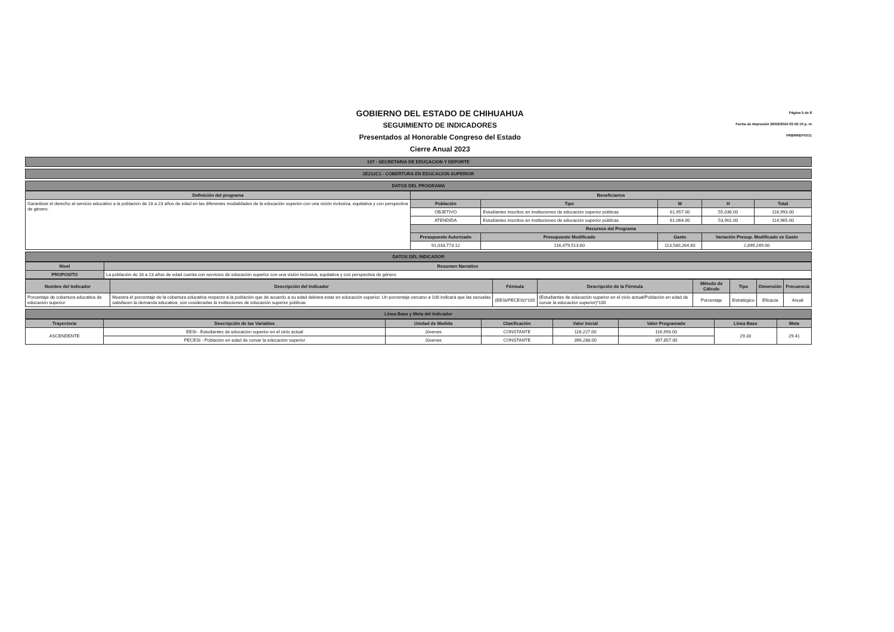GOBIERNO DEL ESTADO DE CHIHUAHUA
SEGUIMIENTO DE INDICADORES
Presentados al Honorable Congreso del Estado
Cierre Anual 2023
Página 5 de 8
Fecha de Impresión 26/02/2024 03:02:10 p. m
PRBRREPX011
107 - SECRETARIA DE EDUCACION Y DEPORTE
2E212C1 - COBERTURA EN EDUCACION SUPERIOR
DATOS DEL PROGRAMA
| Definición del programa | Beneficiarios | | | | |
| --- | --- | --- | --- | --- | --- |
| Garantizar el derecho al servicio educativo a la población de 18 a 23 años de edad en las diferentes modalidades de la educación superior con una visión inclusiva, equitativa y con perspectiva de género. | Población | Tipo | M | H | Total |
| | OBJETIVO | Estudiantes inscritos en instituciones de educación superior públicas | 61,957.00 | 55,036.00 | 116,993.00 |
| | ATENDIDA | Estudiantes inscritos en instituciones de educación superior públicas | 61,064.00 | 53,901.00 | 114,965.00 |
| | Recursos del Programa | | | | |
| | Presupuesto Autorizado | Presupuesto Modificado | Gasto | Variación Presup. Modificado vs Gasto | |
| | 91,033,773.12 | 116,479,513.60 | 113,580,264.60 | 2,899,249.00 | |
DATOS DEL INDICADOR
| Nivel | Resumen Narrativo |
| --- | --- |
| PROPOSITO | La población de 18 a 23 años de edad cuenta con servicios de educación superior con una visión inclusiva, equitativa y con perspectiva de género |
| Nombre del Indicador | Descripción del Indicador | Fórmula | Descripción de la Fórmula | Método de Cálculo | Tipo | Dimensión | Frecuencia |
| --- | --- | --- | --- | --- | --- | --- | --- |
| Porcentaje de cobertura educativa de educación superior | Muestra el porcentaje de la cobertura educativa respecto a la población que de acuerdo a su edad debiera estar en educación superior. Un porcentaje cercano a 100 indicará que las escuelas satisfacen la demanda educativa, son cosideradas la instituciones de educación superior públicas | (EESt/PECESt)*100 | (Estudiantes de educación superior en el ciclo actual/Población en edad de cursar la educación superior)*100 | Porcentaje | Estratégico | Eficacia | Anual |
Línea Base y Meta del Indicador
| Trayectoria | Descripción de las Variables | Unidad de Medida | Clasificación | Valor Inicial | Valor Programado | Línea Base | Meta |
| --- | --- | --- | --- | --- | --- | --- | --- |
| ASCENDENTE | EESt - Estudiantes de educación superior en el ciclo actual | Jóvenes | CONSTANTE | 116,227.00 | 116,993.00 | 29.33 | 29.41 |
| | PECESt - Población en edad de cursar la educación superior | Jóvenes | CONSTANTE | 396,288.00 | 397,857.00 | | |